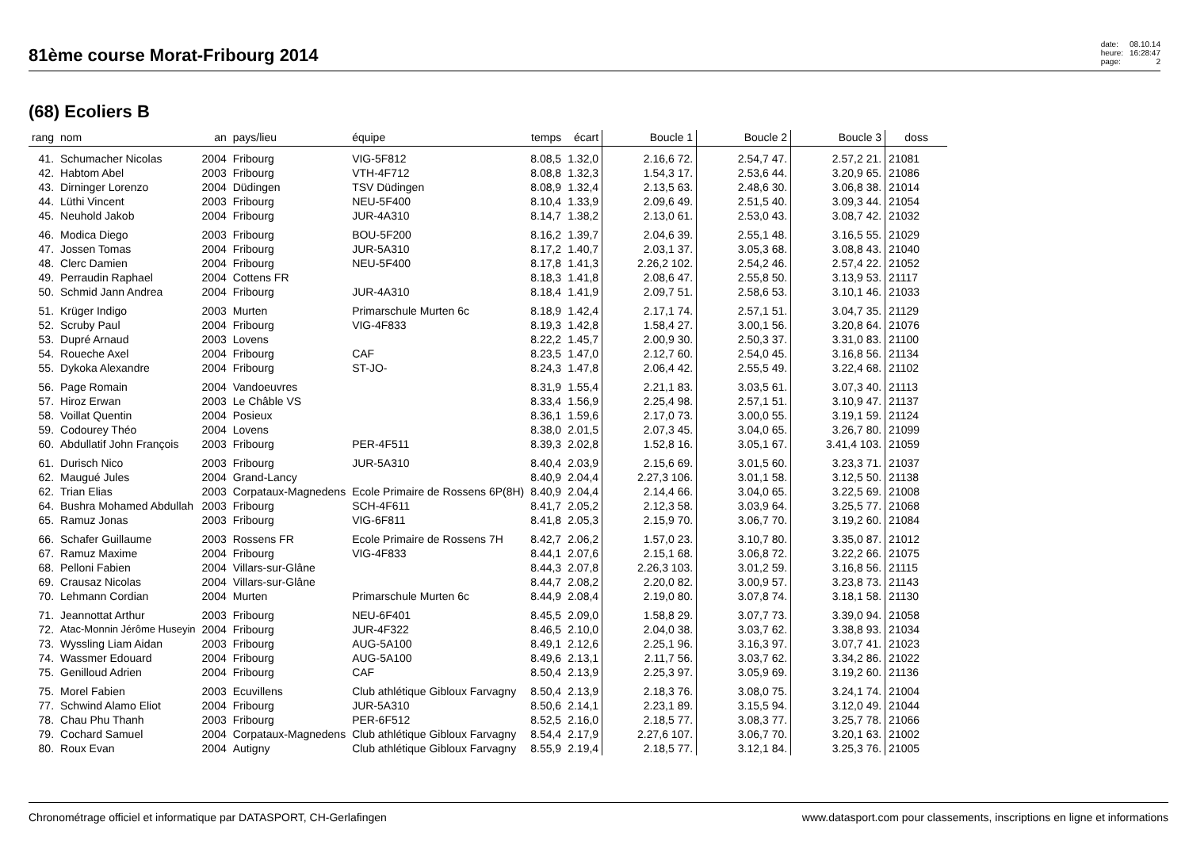81ème course Morat-Fribourg 2014
date: 08.10.14 heure: 16:28:47 page: 2
(68) Ecoliers B
| rang | nom | an | pays/lieu | équipe | temps | écart | Boucle 1 | Boucle 2 | Boucle 3 | doss |
| --- | --- | --- | --- | --- | --- | --- | --- | --- | --- | --- |
| 41. | Schumacher Nicolas | 2004 | Fribourg | VIG-5F812 | 8.08,5 | 1.32,0 | 2.16,6 72. | 2.54,7 47. | 2.57,2 21. | 21081 |
| 42. | Habtom Abel | 2003 | Fribourg | VTH-4F712 | 8.08,8 | 1.32,3 | 1.54,3 17. | 2.53,6 44. | 3.20,9 65. | 21086 |
| 43. | Dirninger Lorenzo | 2004 | Düdingen | TSV Düdingen | 8.08,9 | 1.32,4 | 2.13,5 63. | 2.48,6 30. | 3.06,8 38. | 21014 |
| 44. | Lüthi Vincent | 2003 | Fribourg | NEU-5F400 | 8.10,4 | 1.33,9 | 2.09,6 49. | 2.51,5 40. | 3.09,3 44. | 21054 |
| 45. | Neuhold Jakob | 2004 | Fribourg | JUR-4A310 | 8.14,7 | 1.38,2 | 2.13,0 61. | 2.53,0 43. | 3.08,7 42. | 21032 |
| 46. | Modica Diego | 2003 | Fribourg | BOU-5F200 | 8.16,2 | 1.39,7 | 2.04,6 39. | 2.55,1 48. | 3.16,5 55. | 21029 |
| 47. | Jossen Tomas | 2004 | Fribourg | JUR-5A310 | 8.17,2 | 1.40,7 | 2.03,1 37. | 3.05,3 68. | 3.08,8 43. | 21040 |
| 48. | Clerc Damien | 2004 | Fribourg | NEU-5F400 | 8.17,8 | 1.41,3 | 2.26,2 102. | 2.54,2 46. | 2.57,4 22. | 21052 |
| 49. | Perraudin Raphael | 2004 | Cottens FR | | 8.18,3 | 1.41,8 | 2.08,6 47. | 2.55,8 50. | 3.13,9 53. | 21117 |
| 50. | Schmid Jann Andrea | 2004 | Fribourg | JUR-4A310 | 8.18,4 | 1.41,9 | 2.09,7 51. | 2.58,6 53. | 3.10,1 46. | 21033 |
| 51. | Krüger Indigo | 2003 | Murten | Primarschule Murten 6c | 8.18,9 | 1.42,4 | 2.17,1 74. | 2.57,1 51. | 3.04,7 35. | 21129 |
| 52. | Scruby Paul | 2004 | Fribourg | VIG-4F833 | 8.19,3 | 1.42,8 | 1.58,4 27. | 3.00,1 56. | 3.20,8 64. | 21076 |
| 53. | Dupré Arnaud | 2003 | Lovens | | 8.22,2 | 1.45,7 | 2.00,9 30. | 2.50,3 37. | 3.31,0 83. | 21100 |
| 54. | Roueche Axel | 2004 | Fribourg | CAF | 8.23,5 | 1.47,0 | 2.12,7 60. | 2.54,0 45. | 3.16,8 56. | 21134 |
| 55. | Dykoka Alexandre | 2004 | Fribourg | ST-JO- | 8.24,3 | 1.47,8 | 2.06,4 42. | 2.55,5 49. | 3.22,4 68. | 21102 |
| 56. | Page Romain | 2004 | Vandoeuvres | | 8.31,9 | 1.55,4 | 2.21,1 83. | 3.03,5 61. | 3.07,3 40. | 21113 |
| 57. | Hiroz Erwan | 2003 | Le Châble VS | | 8.33,4 | 1.56,9 | 2.25,4 98. | 2.57,1 51. | 3.10,9 47. | 21137 |
| 58. | Voillat Quentin | 2004 | Posieux | | 8.36,1 | 1.59,6 | 2.17,0 73. | 3.00,0 55. | 3.19,1 59. | 21124 |
| 59. | Codourey Théo | 2004 | Lovens | | 8.38,0 | 2.01,5 | 2.07,3 45. | 3.04,0 65. | 3.26,7 80. | 21099 |
| 60. | Abdullatif John François | 2003 | Fribourg | PER-4F511 | 8.39,3 | 2.02,8 | 1.52,8 16. | 3.05,1 67. | 3.41,4 103. | 21059 |
| 61. | Durisch Nico | 2003 | Fribourg | JUR-5A310 | 8.40,4 | 2.03,9 | 2.15,6 69. | 3.01,5 60. | 3.23,3 71. | 21037 |
| 62. | Maugué Jules | 2004 | Grand-Lancy | | 8.40,9 | 2.04,4 | 2.27,3 106. | 3.01,1 58. | 3.12,5 50. | 21138 |
| 62. | Trian Elias | 2003 | Corpataux-Magnedens | Ecole Primaire de Rossens 6P(8H) | 8.40,9 | 2.04,4 | 2.14,4 66. | 3.04,0 65. | 3.22,5 69. | 21008 |
| 64. | Bushra Mohamed Abdullah | 2003 | Fribourg | SCH-4F611 | 8.41,7 | 2.05,2 | 2.12,3 58. | 3.03,9 64. | 3.25,5 77. | 21068 |
| 65. | Ramuz Jonas | 2003 | Fribourg | VIG-6F811 | 8.41,8 | 2.05,3 | 2.15,9 70. | 3.06,7 70. | 3.19,2 60. | 21084 |
| 66. | Schafer Guillaume | 2003 | Rossens FR | Ecole Primaire de Rossens 7H | 8.42,7 | 2.06,2 | 1.57,0 23. | 3.10,7 80. | 3.35,0 87. | 21012 |
| 67. | Ramuz Maxime | 2004 | Fribourg | VIG-4F833 | 8.44,1 | 2.07,6 | 2.15,1 68. | 3.06,8 72. | 3.22,2 66. | 21075 |
| 68. | Pelloni Fabien | 2004 | Villars-sur-Glâne | | 8.44,3 | 2.07,8 | 2.26,3 103. | 3.01,2 59. | 3.16,8 56. | 21115 |
| 69. | Crausaz Nicolas | 2004 | Villars-sur-Glâne | | 8.44,7 | 2.08,2 | 2.20,0 82. | 3.00,9 57. | 3.23,8 73. | 21143 |
| 70. | Lehmann Cordian | 2004 | Murten | Primarschule Murten 6c | 8.44,9 | 2.08,4 | 2.19,0 80. | 3.07,8 74. | 3.18,1 58. | 21130 |
| 71. | Jeannottat Arthur | 2003 | Fribourg | NEU-6F401 | 8.45,5 | 2.09,0 | 1.58,8 29. | 3.07,7 73. | 3.39,0 94. | 21058 |
| 72. | Atac-Monnin Jérôme Huseyin | 2004 | Fribourg | JUR-4F322 | 8.46,5 | 2.10,0 | 2.04,0 38. | 3.03,7 62. | 3.38,8 93. | 21034 |
| 73. | Wyssling Liam Aidan | 2003 | Fribourg | AUG-5A100 | 8.49,1 | 2.12,6 | 2.25,1 96. | 3.16,3 97. | 3.07,7 41. | 21023 |
| 74. | Wassmer Edouard | 2004 | Fribourg | AUG-5A100 | 8.49,6 | 2.13,1 | 2.11,7 56. | 3.03,7 62. | 3.34,2 86. | 21022 |
| 75. | Genilloud Adrien | 2004 | Fribourg | CAF | 8.50,4 | 2.13,9 | 2.25,3 97. | 3.05,9 69. | 3.19,2 60. | 21136 |
| 75. | Morel Fabien | 2003 | Ecuvillens | Club athlétique Gibloux Farvagny | 8.50,4 | 2.13,9 | 2.18,3 76. | 3.08,0 75. | 3.24,1 74. | 21004 |
| 77. | Schwind Alamo Eliot | 2004 | Fribourg | JUR-5A310 | 8.50,6 | 2.14,1 | 2.23,1 89. | 3.15,5 94. | 3.12,0 49. | 21044 |
| 78. | Chau Phu Thanh | 2003 | Fribourg | PER-6F512 | 8.52,5 | 2.16,0 | 2.18,5 77. | 3.08,3 77. | 3.25,7 78. | 21066 |
| 79. | Cochard Samuel | 2004 | Corpataux-Magnedens | Club athlétique Gibloux Farvagny | 8.54,4 | 2.17,9 | 2.27,6 107. | 3.06,7 70. | 3.20,1 63. | 21002 |
| 80. | Roux Evan | 2004 | Autigny | Club athlétique Gibloux Farvagny | 8.55,9 | 2.19,4 | 2.18,5 77. | 3.12,1 84. | 3.25,3 76. | 21005 |
Chronométrage officiel et informatique par DATASPORT, CH-Gerlafingen www.datasport.com pour classements, inscriptions en ligne et informations